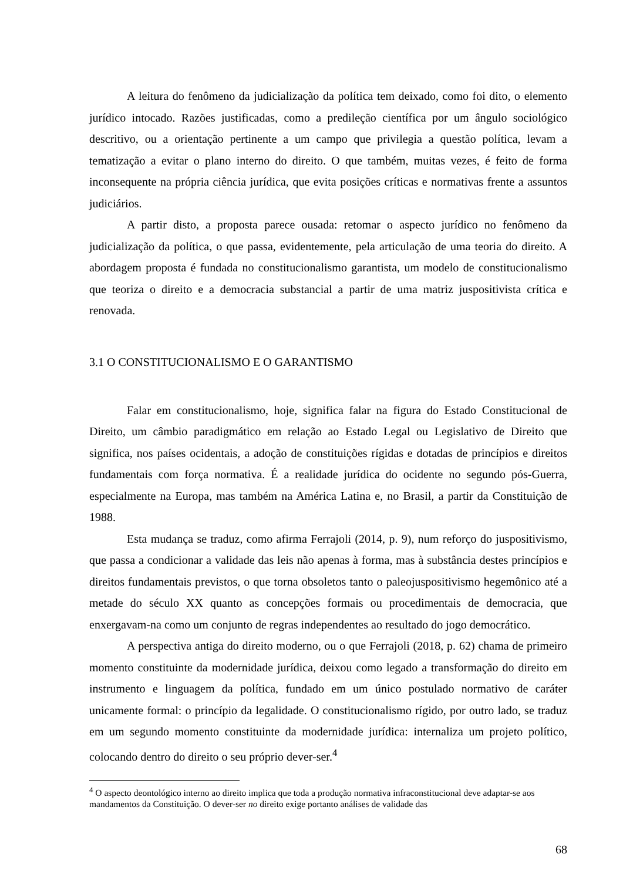A leitura do fenômeno da judicialização da política tem deixado, como foi dito, o elemento jurídico intocado. Razões justificadas, como a predileção científica por um ângulo sociológico descritivo, ou a orientação pertinente a um campo que privilegia a questão política, levam a tematização a evitar o plano interno do direito. O que também, muitas vezes, é feito de forma inconsequente na própria ciência jurídica, que evita posições críticas e normativas frente a assuntos judiciários.
A partir disto, a proposta parece ousada: retomar o aspecto jurídico no fenômeno da judicialização da política, o que passa, evidentemente, pela articulação de uma teoria do direito. A abordagem proposta é fundada no constitucionalismo garantista, um modelo de constitucionalismo que teoriza o direito e a democracia substancial a partir de uma matriz juspositivista crítica e renovada.
3.1 O CONSTITUCIONALISMO E O GARANTISMO
Falar em constitucionalismo, hoje, significa falar na figura do Estado Constitucional de Direito, um câmbio paradigmático em relação ao Estado Legal ou Legislativo de Direito que significa, nos países ocidentais, a adoção de constituições rígidas e dotadas de princípios e direitos fundamentais com força normativa. É a realidade jurídica do ocidente no segundo pós-Guerra, especialmente na Europa, mas também na América Latina e, no Brasil, a partir da Constituição de 1988.
Esta mudança se traduz, como afirma Ferrajoli (2014, p. 9), num reforço do juspositivismo, que passa a condicionar a validade das leis não apenas à forma, mas à substância destes princípios e direitos fundamentais previstos, o que torna obsoletos tanto o paleojuspositivismo hegemônico até a metade do século XX quanto as concepções formais ou procedimentais de democracia, que enxergavam-na como um conjunto de regras independentes ao resultado do jogo democrático.
A perspectiva antiga do direito moderno, ou o que Ferrajoli (2018, p. 62) chama de primeiro momento constituinte da modernidade jurídica, deixou como legado a transformação do direito em instrumento e linguagem da política, fundado em um único postulado normativo de caráter unicamente formal: o princípio da legalidade. O constitucionalismo rígido, por outro lado, se traduz em um segundo momento constituinte da modernidade jurídica: internaliza um projeto político, colocando dentro do direito o seu próprio dever-ser.<sup>4</sup>
<sup>4</sup> O aspecto deontológico interno ao direito implica que toda a produção normativa infraconstitucional deve adaptar-se aos mandamentos da Constituição. O dever-ser no direito exige portanto análises de validade das
68